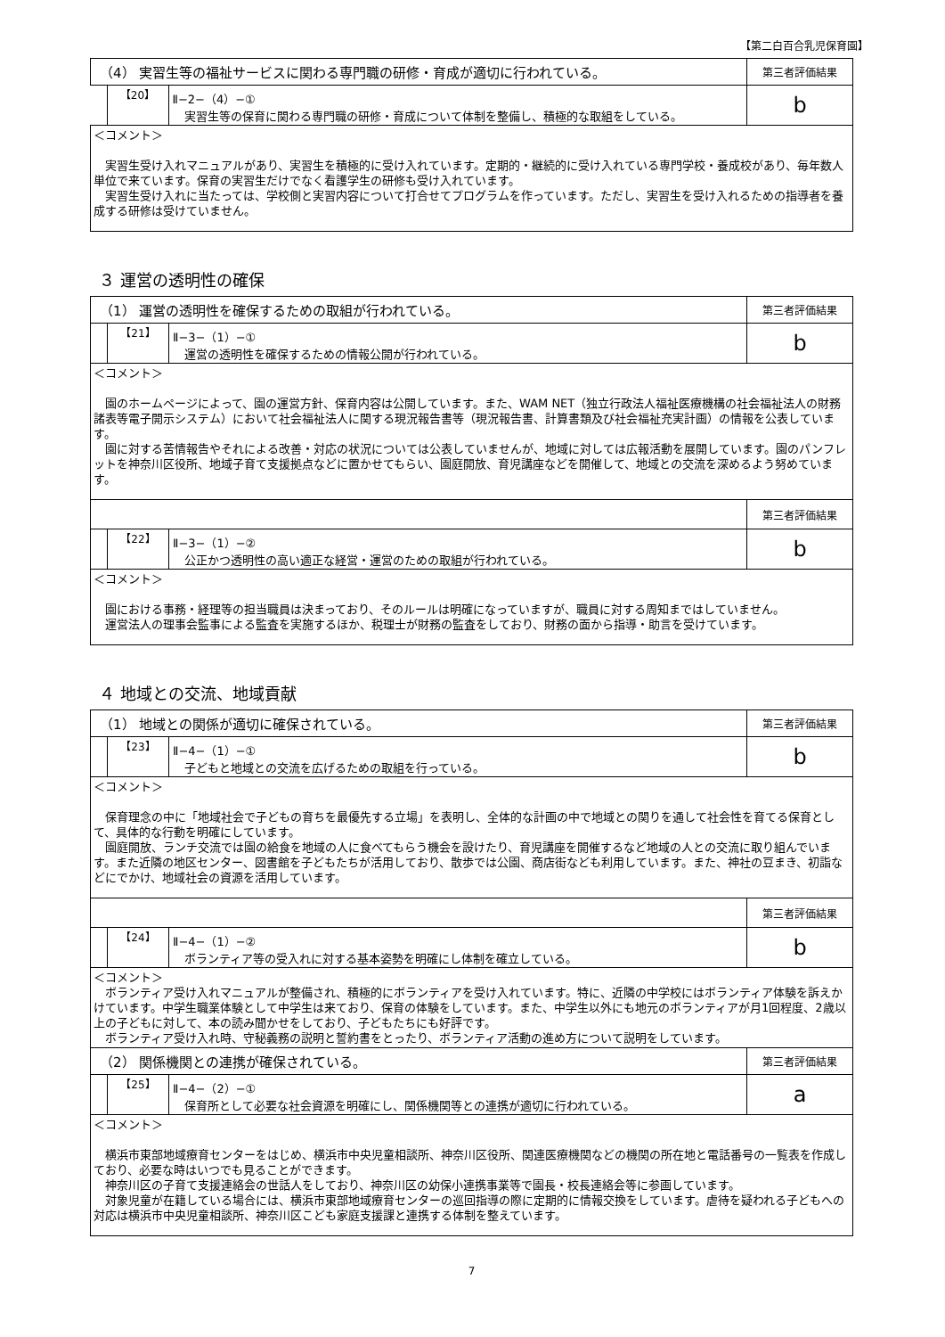【第二白百合乳児保育園】
| （4） 実習生等の福祉サービスに関わる専門職の研修・育成が適切に行われている。 | | | 第三者評価結果 |
| | 【20】 | Ⅱ−2−（4）−① 実習生等の保育に関わる専門職の研修・育成について体制を整備し、積極的な取組をしている。 | b |
| ＜コメント＞ 実習生受け入れマニュアルがあり、実習生を積極的に受け入れています。定期的・継続的に受け入れている専門学校・養成校があり、毎年数人単位で来ています。保育の実習生だけでなく看護学生の研修も受け入れています。 実習生受け入れに当たっては、学校側と実習内容について打合せてプログラムを作っています。ただし、実習生を受け入れるための指導者を養成する研修は受けていません。 | | | |
３ 運営の透明性の確保
| （1） 運営の透明性を確保するための取組が行われている。 | | | 第三者評価結果 |
| | 【21】 | Ⅱ−3−（1）−① 運営の透明性を確保するための情報公開が行われている。 | b |
| ＜コメント＞ 園のホームページによって、園の運営方針、保育内容は公開しています。また、WAM NET（独立行政法人福祉医療機構の社会福祉法人の財務諸表等電子開示システム）において社会福祉法人に関する現況報告書等（現況報告書、計算書類及び社会福祉充実計画）の情報を公表しています。 園に対する苦情報告やそれによる改善・対応の状況については公表していませんが、地域に対しては広報活動を展開しています。園のパンフレットを神奈川区役所、地域子育て支援拠点などに置かせてもらい、園庭開放、育児講座などを開催して、地域との交流を深めるよう努めています。 | | | |
| | | | 第三者評価結果 |
| | 【22】 | Ⅱ−3−（1）−② 公正かつ透明性の高い適正な経営・運営のための取組が行われている。 | b |
| ＜コメント＞ 園における事務・経理等の担当職員は決まっており、そのルールは明確になっていますが、職員に対する周知まではしていません。 運営法人の理事会監事による監査を実施するほか、税理士が財務の監査をしており、財務の面から指導・助言を受けています。 | | | |
４ 地域との交流、地域貢献
| （1） 地域との関係が適切に確保されている。 | | | 第三者評価結果 |
| | 【23】 | Ⅱ−4−（1）−① 子どもと地域との交流を広げるための取組を行っている。 | b |
| ＜コメント＞ 保育理念の中に「地域社会で子どもの育ちを最優先する立場」を表明し、全体的な計画の中で地域との関りを通して社会性を育てる保育として、具体的な行動を明確にしています。 園庭開放、ランチ交流では園の給食を地域の人に食べてもらう機会を設けたり、育児講座を開催するなど地域の人との交流に取り組んでいます。また近隣の地区センター、図書館を子どもたちが活用しており、散歩では公園、商店街なども利用しています。また、神社の豆まき、初詣などにでかけ、地域社会の資源を活用しています。 | | | |
| | | | 第三者評価結果 |
| | 【24】 | Ⅱ−4−（1）−② ボランティア等の受入れに対する基本姿勢を明確にし体制を確立している。 | b |
| ＜コメント＞ ボランティア受け入れマニュアルが整備され、積極的にボランティアを受け入れています。特に、近隣の中学校にはボランティア体験を訴えかけています。中学生職業体験として中学生は来ており、保育の体験をしています。また、中学生以外にも地元のボランティアが月1回程度、2歳以上の子どもに対して、本の読み聞かせをしており、子どもたちにも好評です。 ボランティア受け入れ時、守秘義務の説明と誓約書をとったり、ボランティア活動の進め方について説明をしています。 | | | |
| （2） 関係機関との連携が確保されている。 | | | 第三者評価結果 |
| | 【25】 | Ⅱ−4−（2）−① 保育所として必要な社会資源を明確にし、関係機関等との連携が適切に行われている。 | a |
| ＜コメント＞ 横浜市東部地域療育センターをはじめ、横浜市中央児童相談所、神奈川区役所、関連医療機関などの機関の所在地と電話番号の一覧表を作成しており、必要な時はいつでも見ることができます。 神奈川区の子育て支援連絡会の世話人をしており、神奈川区の幼保小連携事業等で園長・校長連絡会等に参画しています。 対象児童が在籍している場合には、横浜市東部地域療育センターの巡回指導の際に定期的に情報交換をしています。虐待を疑われる子どもへの対応は横浜市中央児童相談所、神奈川区こども家庭支援課と連携する体制を整えています。 | | | |
7